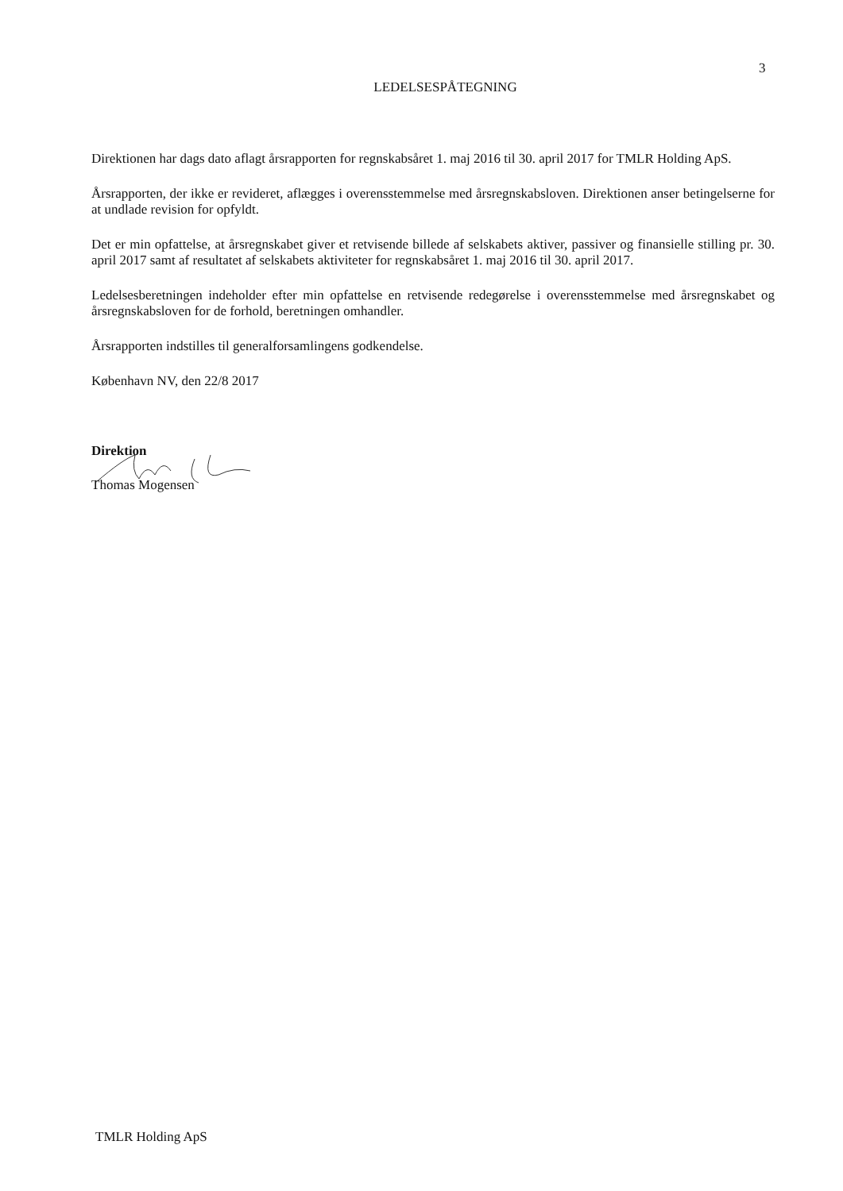3
LEDELSESPÅTEGNING
Direktionen har dags dato aflagt årsrapporten for regnskabsåret 1. maj 2016 til 30. april 2017 for TMLR Holding ApS.
Årsrapporten, der ikke er revideret, aflægges i overensstemmelse med årsregnskabsloven. Direktionen anser betingelserne for at undlade revision for opfyldt.
Det er min opfattelse, at årsregnskabet giver et retvisende billede af selskabets aktiver, passiver og finansielle stilling pr. 30. april 2017 samt af resultatet af selskabets aktiviteter for regnskabsåret 1. maj 2016 til 30. april 2017.
Ledelsesberetningen indeholder efter min opfattelse en retvisende redegørelse i overensstemmelse med årsregnskabet og årsregnskabsloven for de forhold, beretningen omhandler.
Årsrapporten indstilles til generalforsamlingens godkendelse.
København NV, den 22/8 2017
Direktion
Thomas Mogensen
TMLR Holding ApS